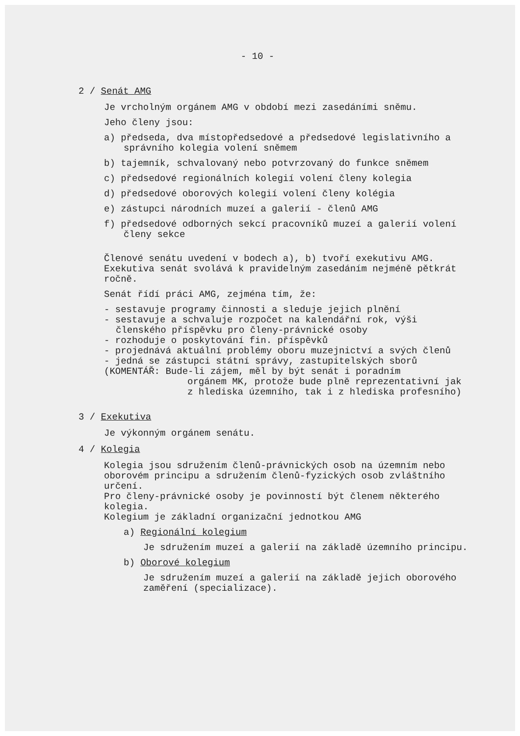- 10 -
2 / Senát AMG
Je vrcholným orgánem AMG v období mezi zasedáními sněmu.
Jeho členy jsou:
a) předseda, dva místopředsedové a předsedové legislativního a správního kolegia volení sněmem
b) tajemník, schvalovaný nebo potvrzovaný do funkce sněmem
c) předsedové regionálních kolegií volení členy kolegia
d) předsedové oborových kolegií volení členy kolégia
e) zástupci národních muzeí a galerií - členů AMG
f) předsedové odborných sekcí pracovníků muzeí a galerií volení členy sekce
Členové senátu uvedení v bodech a), b) tvoří exekutivu AMG. Exekutiva senát svolává k pravidelným zasedáním nejméně pětkrát ročně.
Senát řídí práci AMG, zejména tím, že:
- sestavuje programy činnosti a sleduje jejich plnění
- sestavuje a schvaluje rozpočet na kalendářní rok, výši členského příspěvku pro členy-právnické osoby
- rozhoduje o poskytování fin. příspěvků
- projednává aktuální problémy oboru muzejnictví a svých členů
- jedná se zástupci státní správy, zastupitelských sborů
(KOMENTÁŘ: Bude-li zájem, měl by být senát i poradním
orgánem MK, protože bude plně reprezentativní jak z hlediska územního, tak i z hlediska profesního)
3 / Exekutiva
Je výkonným orgánem senátu.
4 / Kolegia
Kolegia jsou sdružením členů-právnických osob na územním nebo oborovém principu a sdružením členů-fyzických osob zvláštního určení.
Pro členy-právnické osoby je povinností být členem některého kolegia.
Kolegium je základní organizační jednotkou AMG
a) Regionální kolegium
Je sdružením muzeí a galerií na základě územního principu.
b) Oborové kolegium
Je sdružením muzeí a galerií na základě jejich oborového zaměření (specializace).